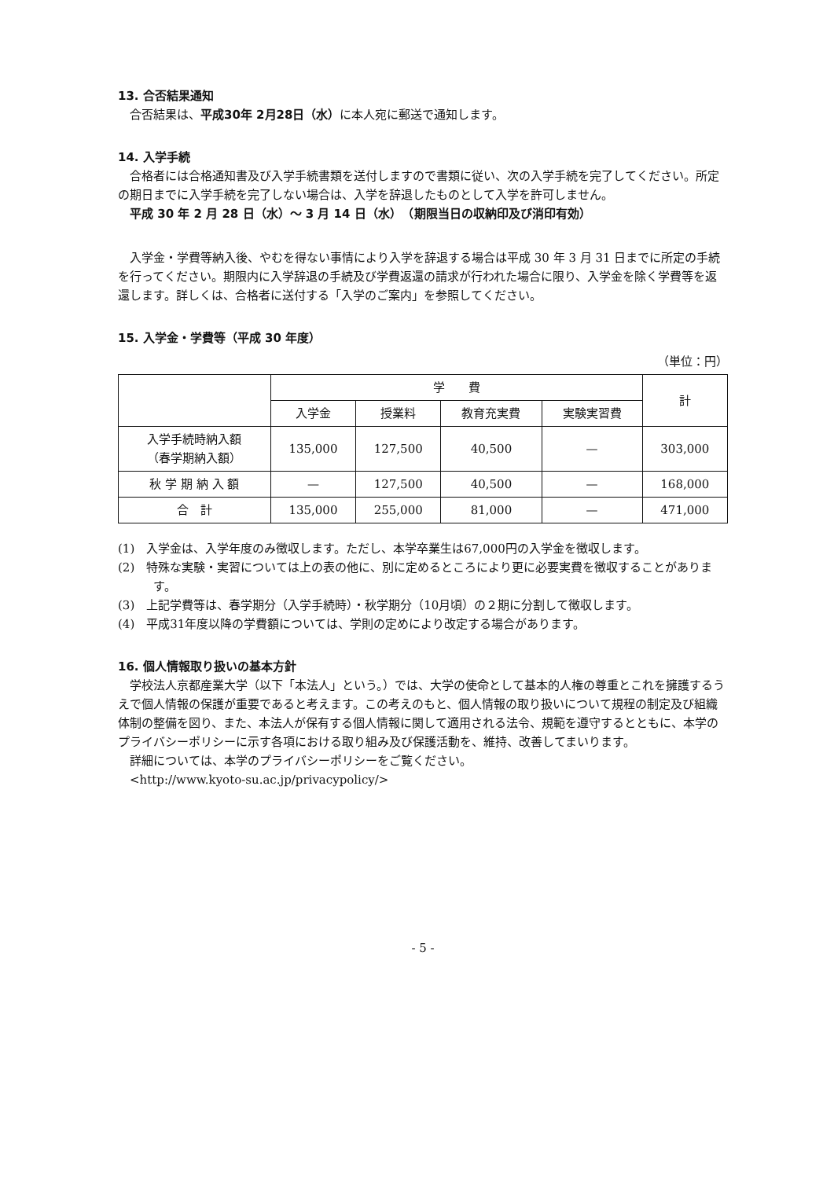13. 合否結果通知
合否結果は、平成30年 2月28日（水）に本人宛に郵送で通知します。
14. 入学手続
合格者には合格通知書及び入学手続書類を送付しますので書類に従い、次の入学手続を完了してください。所定の期日までに入学手続を完了しない場合は、入学を辞退したものとして入学を許可しません。
平成 30 年 2 月 28 日（水）～ 3 月 14 日（水）　（期限当日の収納印及び消印有効）
入学金・学費等納入後、やむを得ない事情により入学を辞退する場合は平成 30 年 3 月 31 日までに所定の手続を行ってください。期限内に入学辞退の手続及び学費返還の請求が行われた場合に限り、入学金を除く学費等を返還します。詳しくは、合格者に送付する「入学のご案内」を参照してください。
15. 入学金・学費等（平成 30 年度）
（単位：円）
| | 学 費 | | | | 計 |
| --- | --- | --- | --- | --- | --- |
| | 入学金 | 授業料 | 教育充実費 | 実験実習費 | |
| 入学手続時納入額 （春学期納入額） | 135,000 | 127,500 | 40,500 | — | 303,000 |
| 秋 学 期 納 入 額 | — | 127,500 | 40,500 | — | 168,000 |
| 合 計 | 135,000 | 255,000 | 81,000 | — | 471,000 |
(1)　入学金は、入学年度のみ徴収します。ただし、本学卒業生は67,000円の入学金を徴収します。
(2)　特殊な実験・実習については上の表の他に、別に定めるところにより更に必要実費を徴収することがあります。
(3)　上記学費等は、春学期分（入学手続時）・秋学期分（10月頃）の２期に分割して徴収します。
(4)　平成31年度以降の学費額については、学則の定めにより改定する場合があります。
16. 個人情報取り扱いの基本方針
学校法人京都産業大学（以下「本法人」という。）では、大学の使命として基本的人権の尊重とこれを擁護するうえで個人情報の保護が重要であると考えます。この考えのもと、個人情報の取り扱いについて規程の制定及び組織体制の整備を図り、また、本法人が保有する個人情報に関して適用される法令、規範を遵守するとともに、本学のプライバシーポリシーに示す各項における取り組み及び保護活動を、維持、改善してまいります。
詳細については、本学のプライバシーポリシーをご覧ください。
<http://www.kyoto-su.ac.jp/privacypolicy/>
- 5 -